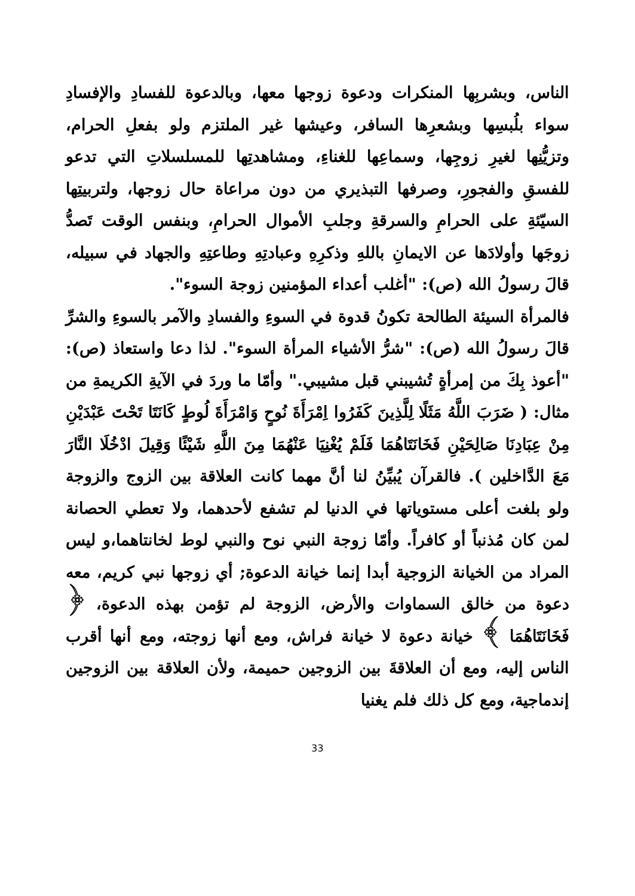الناس، وبشربِها المنكرات ودعوة زوجها معها، وبالدعوة للفسادِ والإفسادِ سواء بلُبسِها وبشعرِها السافر، وعيشها غير الملتزم ولو بفعلِ الحرام، وتزيُّنِها لغيرِ زوجِها، وسماعِها للغناءِ، ومشاهدتِها للمسلسلاتِ التي تدعو للفسقِ والفجورِ، وصرفها التبذيري من دون مراعاة حال زوجها، ولتربيتِها السيّئةِ على الحرامِ والسرقةِ وجلبِ الأموال الحرامِ، وبنفس الوقت تَصدُّ زوجَها وأولادَها عن الايمانِ باللهِ وذكرِهِ وعبادتِهِ وطاعتِهِ والجهاد في سبيله، قالَ رسولُ الله (ص): "أغلب أعداء المؤمنين زوجة السوء".
فالمرأة السيئة الطالحة تكونُ قدوة في السوءِ والفسادِ والآمر بالسوءِ والشرِّ قالَ رسولُ الله (ص): "شرُّ الأشياء المرأة السوء". لذا دعا واستعاذ (ص): "أعوذ بِكَ من إمرأةٍ تُشيبني قبل مشيبي." وأمّا ما وردَ في الآيةِ الكريمةِ من مثال: ( ضَرَبَ اللَّهُ مَثَلًا لِلَّذِينَ كَفَرُوا اِمْرَأَةَ نُوحٍ وَامْرَأَةَ لُوطٍ كَانَتَا تَحْتَ عَبْدَيْنِ مِنْ عِبَادِنَا صَالِحَيْنِ فَخَانَتَاهُمَا فَلَمْ يُغْنِيَا عَنْهُمَا مِنَ اللَّهِ شَيْئًا وَقِيلَ ادْخُلَا النَّارَ مَعَ الدَّاخلين ). فالقرآن يُبيِّنُ لنا أنَّ مهما كانت العلاقة بين الزوج والزوجة ولو بلغت أعلى مستوياتها في الدنيا لم تشفع لأحدهما، ولا تعطي الحصانة لمن كان مُذنباً أو كافراً. وأمّا زوجة النبي نوح والنبي لوط لخانتاهما،و ليس المراد من الخيانة الزوجية أبدا إنما خيانة الدعوة; أي زوجها نبي كريم، معه دعوة من خالق السماوات والأرض، الزوجة لم تؤمن بهذه الدعوة، ﴿ فَخَانَتَاهُمَا ﴾ خيانة دعوة لا خيانة فراش، ومع أنها زوجته، ومع أنها أقرب الناس إليه، ومع أن العلاقةَ بين الزوجين حميمة، ولأن العلاقة بين الزوجين إندماجية، ومع كل ذلك فلم يغنيا
33